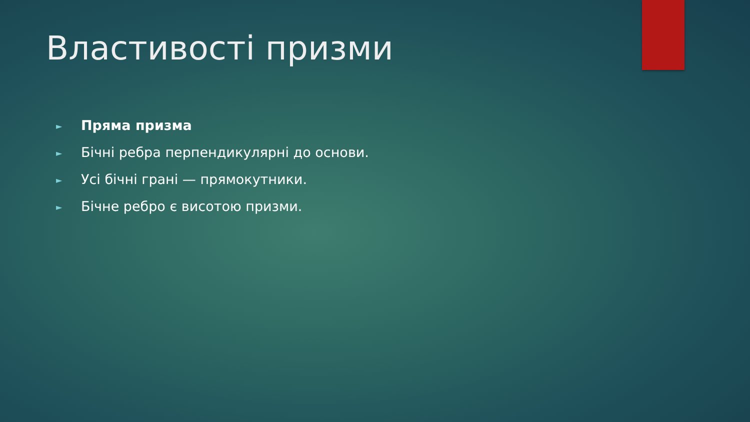Властивості призми
► Пряма призма
► Бічні ребра перпендикулярні до основи.
► Усі бічні грані — прямокутники.
► Бічне ребро є висотою призми.